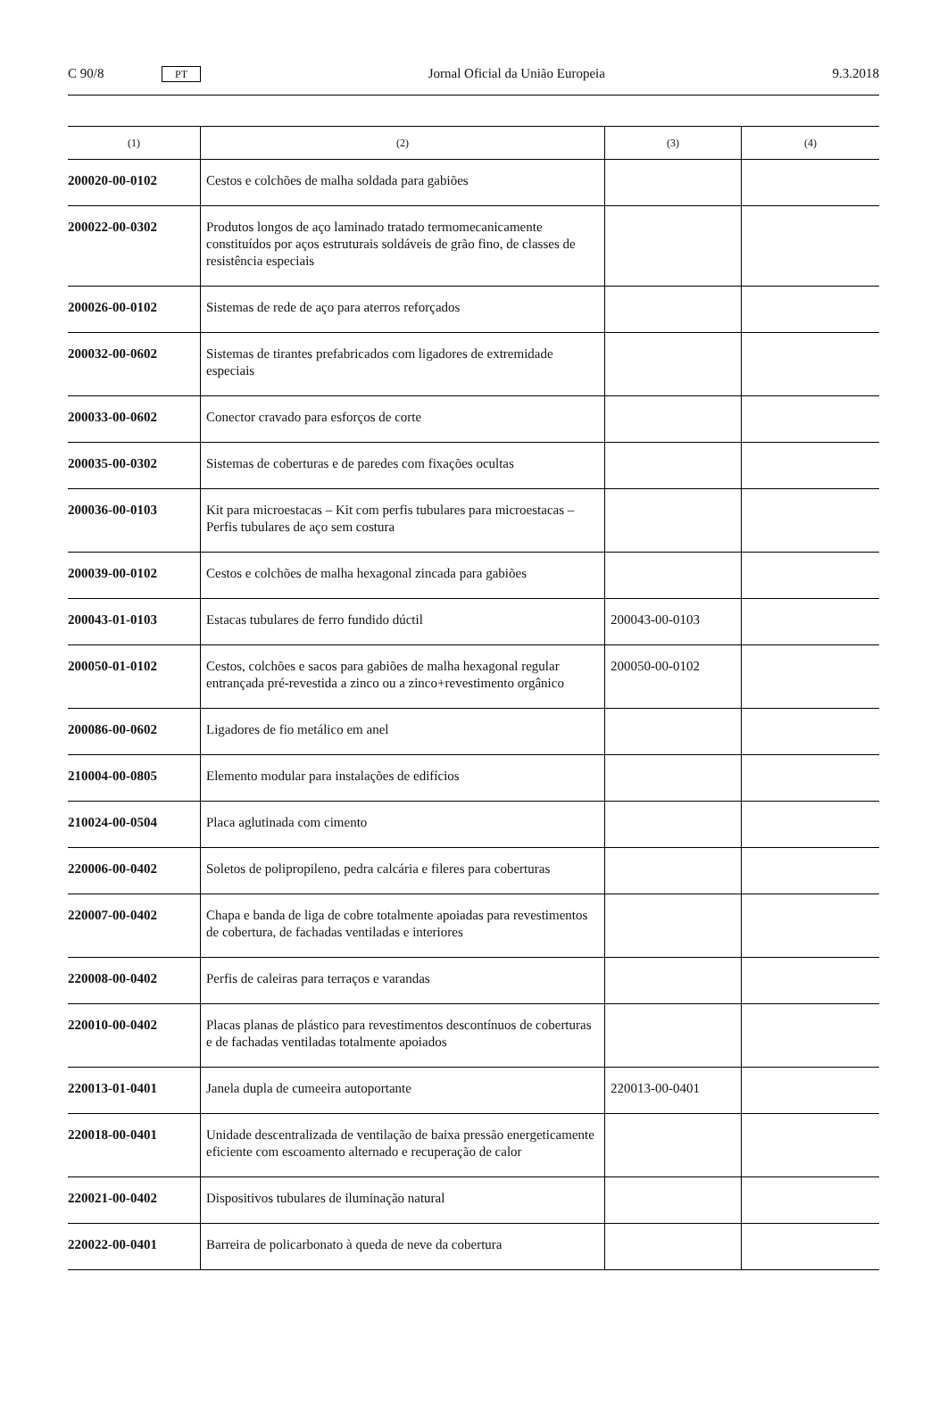C 90/8 PT Jornal Oficial da União Europeia 9.3.2018
| (1) | (2) | (3) | (4) |
| --- | --- | --- | --- |
| 200020-00-0102 | Cestos e colchões de malha soldada para gabiões | | |
| 200022-00-0302 | Produtos longos de aço laminado tratado termomecanicamente constituídos por aços estruturais soldáveis de grão fino, de classes de resistência especiais | | |
| 200026-00-0102 | Sistemas de rede de aço para aterros reforçados | | |
| 200032-00-0602 | Sistemas de tirantes prefabricados com ligadores de extremidade especiais | | |
| 200033-00-0602 | Conector cravado para esforços de corte | | |
| 200035-00-0302 | Sistemas de coberturas e de paredes com fixações ocultas | | |
| 200036-00-0103 | Kit para microestacas – Kit com perfis tubulares para microestacas – Perfis tubulares de aço sem costura | | |
| 200039-00-0102 | Cestos e colchões de malha hexagonal zincada para gabiões | | |
| 200043-01-0103 | Estacas tubulares de ferro fundido dúctil | 200043-00-0103 | |
| 200050-01-0102 | Cestos, colchões e sacos para gabiões de malha hexagonal regular entrançada pré-revestida a zinco ou a zinco+revestimento orgânico | 200050-00-0102 | |
| 200086-00-0602 | Ligadores de fio metálico em anel | | |
| 210004-00-0805 | Elemento modular para instalações de edifícios | | |
| 210024-00-0504 | Placa aglutinada com cimento | | |
| 220006-00-0402 | Soletos de polipropileno, pedra calcária e fileres para coberturas | | |
| 220007-00-0402 | Chapa e banda de liga de cobre totalmente apoiadas para revestimentos de cobertura, de fachadas ventiladas e interiores | | |
| 220008-00-0402 | Perfis de caleiras para terraços e varandas | | |
| 220010-00-0402 | Placas planas de plástico para revestimentos descontínuos de coberturas e de fachadas ventiladas totalmente apoiados | | |
| 220013-01-0401 | Janela dupla de cumeeira autoportante | 220013-00-0401 | |
| 220018-00-0401 | Unidade descentralizada de ventilação de baixa pressão energeticamente eficiente com escoamento alternado e recuperação de calor | | |
| 220021-00-0402 | Dispositivos tubulares de iluminação natural | | |
| 220022-00-0401 | Barreira de policarbonato à queda de neve da cobertura | | |